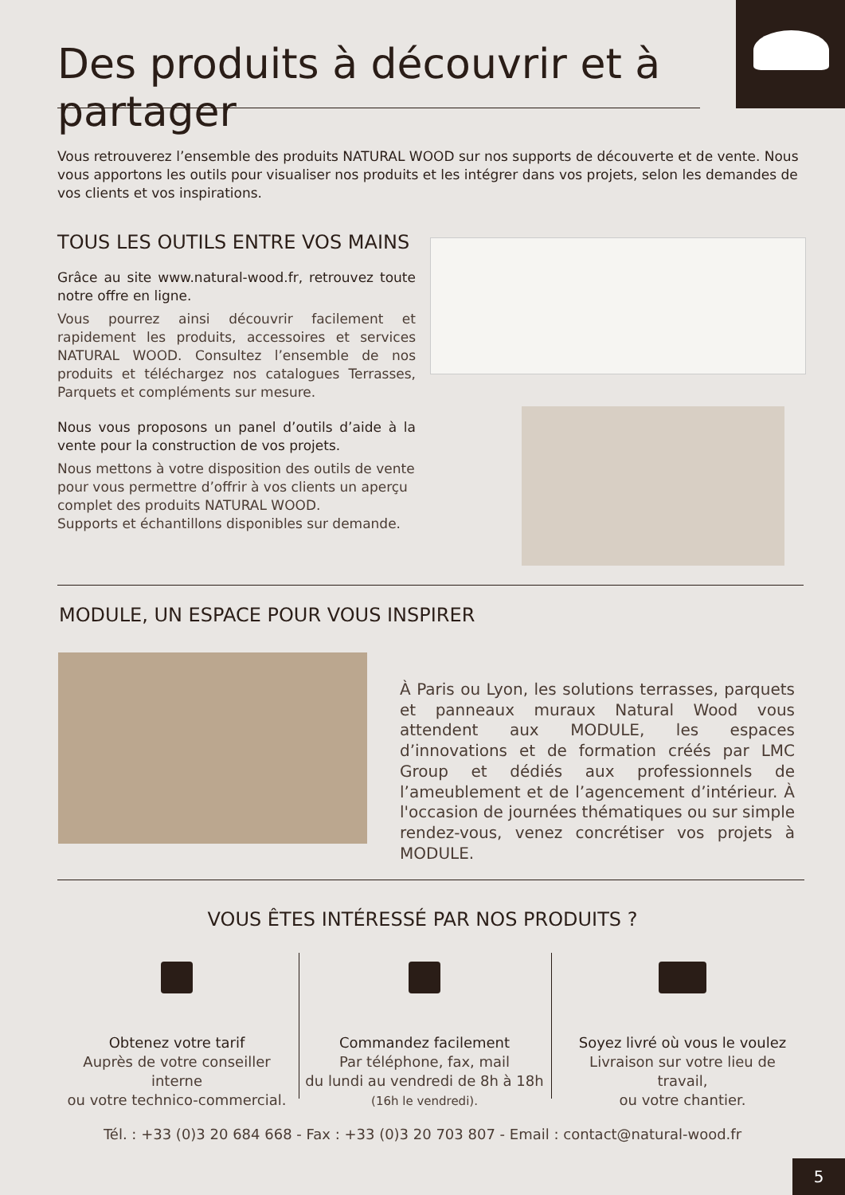Des produits à découvrir et à partager
Vous retrouverez l’ensemble des produits NATURAL WOOD sur nos supports de découverte et de vente. Nous vous apportons les outils pour visualiser nos produits et les intégrer dans vos projets, selon les demandes de vos clients et vos inspirations.
TOUS LES OUTILS ENTRE VOS MAINS
Grâce au site www.natural-wood.fr, retrouvez toute notre offre en ligne.
Vous pourrez ainsi découvrir facilement et rapidement les produits, accessoires et services NATURAL WOOD. Consultez l’ensemble de nos produits et téléchargez nos catalogues Terrasses, Parquets et compléments sur mesure.
Nous vous proposons un panel d’outils d’aide à la vente pour la construction de vos projets.
Nous mettons à votre disposition des outils de vente pour vous permettre d’offrir à vos clients un aperçu complet des produits NATURAL WOOD.
Supports et échantillons disponibles sur demande.
MODULE, UN ESPACE POUR VOUS INSPIRER
À Paris ou Lyon, les solutions terrasses, parquets et panneaux muraux Natural Wood vous attendent aux MODULE, les espaces d’innovations et de formation créés par LMC Group et dédiés aux professionnels de l’ameublement et de l’agencement d’intérieur. À l'occasion de journées thématiques ou sur simple rendez-vous, venez concrétiser vos projets à MODULE.
VOUS ÊTES INTÉRESSÉ PAR NOS PRODUITS ?
Obtenez votre tarif
Auprès de votre conseiller interne
ou votre technico-commercial.
Commandez facilement
Par téléphone, fax, mail
du lundi au vendredi de 8h à 18h
(16h le vendredi).
Soyez livré où vous le voulez
Livraison sur votre lieu de travail,
ou votre chantier.
Tél. : +33 (0)3 20 684 668 - Fax : +33 (0)3 20 703 807 - Email : contact@natural-wood.fr
5